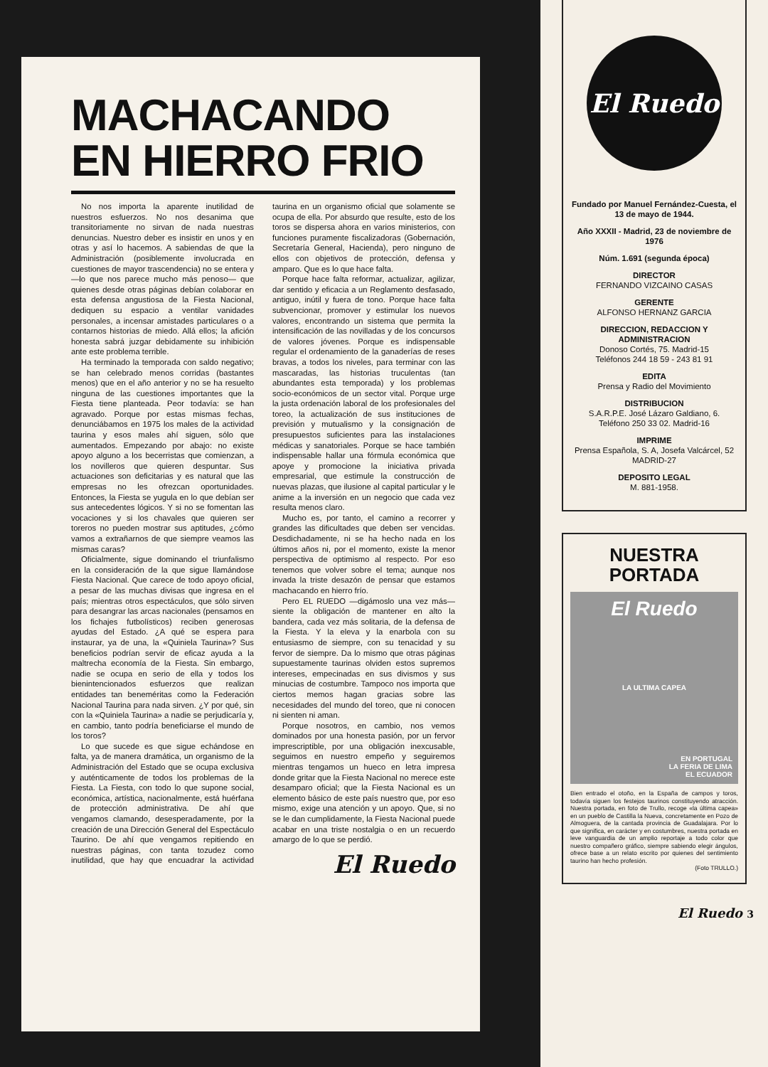MACHACANDO
EN HIERRO FRIO
No nos importa la aparente inutilidad de nuestros esfuerzos. No nos desanima que transitoriamente no sirvan de nada nuestras denuncias. Nuestro deber es insistir en unos y en otras y así lo hacemos. A sabiendas de que la Administración (posiblemente involucrada en cuestiones de mayor trascendencia) no se entera y —lo que nos parece mucho más penoso— que quienes desde otras páginas debían colaborar en esta defensa angustiosa de la Fiesta Nacional, dediquen su espacio a ventilar vanidades personales, a incensar amistades particulares o a contarnos historias de miedo. Allá ellos; la afición honesta sabrá juzgar debidamente su inhibición ante este problema terrible.
Ha terminado la temporada con saldo negativo; se han celebrado menos corridas (bastantes menos) que en el año anterior y no se ha resuelto ninguna de las cuestiones importantes que la Fiesta tiene planteada. Peor todavía: se han agravado. Porque por estas mismas fechas, denunciábamos en 1975 los males de la actividad taurina y esos males ahí siguen, sólo que aumentados. Empezando por abajo: no existe apoyo alguno a los becerristas que comienzan, a los novilleros que quieren despuntar. Sus actuaciones son deficitarias y es natural que las empresas no les ofrezcan oportunidades. Entonces, la Fiesta se yugula en lo que debían ser sus antecedentes lógicos. Y si no se fomentan las vocaciones y si los chavales que quieren ser toreros no pueden mostrar sus aptitudes, ¿cómo vamos a extrañarnos de que siempre veamos las mismas caras?
Oficialmente, sigue dominando el triunfalismo en la consideración de la que sigue llamándose Fiesta Nacional. Que carece de todo apoyo oficial, a pesar de las muchas divisas que ingresa en el país; mientras otros espectáculos, que sólo sirven para desangrar las arcas nacionales (pensamos en los fichajes futbolísticos) reciben generosas ayudas del Estado. ¿A qué se espera para instaurar, ya de una, la «Quiniela Taurina»? Sus beneficios podrían servir de eficaz ayuda a la maltrecha economía de la Fiesta. Sin embargo, nadie se ocupa en serio de ella y todos los bienintencionados esfuerzos que realizan entidades tan beneméritas como la Federación Nacional Taurina para nada sirven. ¿Y por qué, sin con la «Quiniela Taurina» a nadie se perjudicaría y, en cambio, tanto podría beneficiarse el mundo de los toros?
Lo que sucede es que sigue echándose en falta, ya de manera dramática, un organismo de la Administración del Estado que se ocupa exclusiva y auténticamente de todos los problemas de la Fiesta. La Fiesta, con todo lo que supone social, económica, artística, nacionalmente, está huérfana de protección administrativa. De ahí que vengamos clamando, desesperadamente, por la creación de una Dirección General del Espectáculo Taurino. De ahí que vengamos repitiendo en nuestras páginas, con tanta tozudez como inutilidad, que hay que encuadrar la actividad taurina en un organismo oficial que solamente se ocupa de ella. Por absurdo que resulte, esto de los toros se dispersa ahora en varios ministerios, con funciones puramente fiscalizadoras (Gobernación, Secretaría General, Hacienda), pero ninguno de ellos con objetivos de protección, defensa y amparo. Que es lo que hace falta.
Porque hace falta reformar, actualizar, agilizar, dar sentido y eficacia a un Reglamento desfasado, antiguo, inútil y fuera de tono. Porque hace falta subvencionar, promover y estimular los nuevos valores, encontrando un sistema que permita la intensificación de las novilladas y de los concursos de valores jóvenes. Porque es indispensable regular el ordenamiento de la ganaderías de reses bravas, a todos los niveles, para terminar con las mascaradas, las historias truculentas (tan abundantes esta temporada) y los problemas socio-económicos de un sector vital. Porque urge la justa ordenación laboral de los profesionales del toreo, la actualización de sus instituciones de previsión y mutualismo y la consignación de presupuestos suficientes para las instalaciones médicas y sanatoriales. Porque se hace también indispensable hallar una fórmula económica que apoye y promocione la iniciativa privada empresarial, que estimule la construcción de nuevas plazas, que ilusione al capital particular y le anime a la inversión en un negocio que cada vez resulta menos claro.
Mucho es, por tanto, el camino a recorrer y grandes las dificultades que deben ser vencidas. Desdichadamente, ni se ha hecho nada en los últimos años ni, por el momento, existe la menor perspectiva de optimismo al respecto. Por eso tenemos que volver sobre el tema; aunque nos invada la triste desazón de pensar que estamos machacando en hierro frío.
Pero EL RUEDO —digámoslo una vez más— siente la obligación de mantener en alto la bandera, cada vez más solitaria, de la defensa de la Fiesta. Y la eleva y la enarbola con su entusiasmo de siempre, con su tenacidad y su fervor de siempre. Da lo mismo que otras páginas supuestamente taurinas olviden estos supremos intereses, empecinadas en sus divismos y sus minucias de costumbre. Tampoco nos importa que ciertos memos hagan gracias sobre las necesidades del mundo del toreo, que ni conocen ni sienten ni aman.
Porque nosotros, en cambio, nos vemos dominados por una honesta pasión, por un fervor imprescriptible, por una obligación inexcusable, seguimos en nuestro empeño y seguiremos mientras tengamos un hueco en letra impresa donde gritar que la Fiesta Nacional no merece este desamparo oficial; que la Fiesta Nacional es un elemento básico de este país nuestro que, por eso mismo, exige una atención y un apoyo. Que, si no se le dan cumplidamente, la Fiesta Nacional puede acabar en una triste nostalgia o en un recuerdo amargo de lo que se perdió.
El Ruedo
El Ruedo
Fundado por Manuel Fernández-Cuesta, el 13 de mayo de 1944.
Año XXXII - Madrid, 23 de noviembre de 1976
Núm. 1.691 (segunda época)
DIRECTOR
FERNANDO VIZCAINO CASAS
GERENTE
ALFONSO HERNANZ GARCIA
DIRECCION, REDACCION Y ADMINISTRACION
Donoso Cortés, 75. Madrid-15
Teléfonos 244 18 59 - 243 81 91
EDITA
Prensa y Radio del Movimiento
DISTRIBUCION
S.A.R.P.E. José Lázaro Galdiano, 6.
Teléfono 250 33 02. Madrid-16
IMPRIME
Prensa Española, S. A, Josefa Valcárcel, 52 MADRID-27
DEPOSITO LEGAL
M. 881-1958.
NUESTRA
PORTADA
El Ruedo
LA ULTIMA CAPEA
EN PORTUGAL
LA FERIA DE LIMA
EL ECUADOR
Bien entrado el otoño, en la España de campos y toros, todavía siguen los festejos taurinos constituyendo atracción. Nuestra portada, en foto de Trullo, recoge «la última capea» en un pueblo de Castilla la Nueva, concretamente en Pozo de Almoguera, de la cantada provincia de Guadalajara. Por lo que significa, en carácter y en costumbres, nuestra portada en leve vanguardia de un amplio reportaje a todo color que nuestro compañero gráfico, siempre sabiendo elegir ángulos, ofrece base a un relato escrito por quienes del sentimiento taurino han hecho profesión.
(Foto TRULLO.)
El Ruedo 3